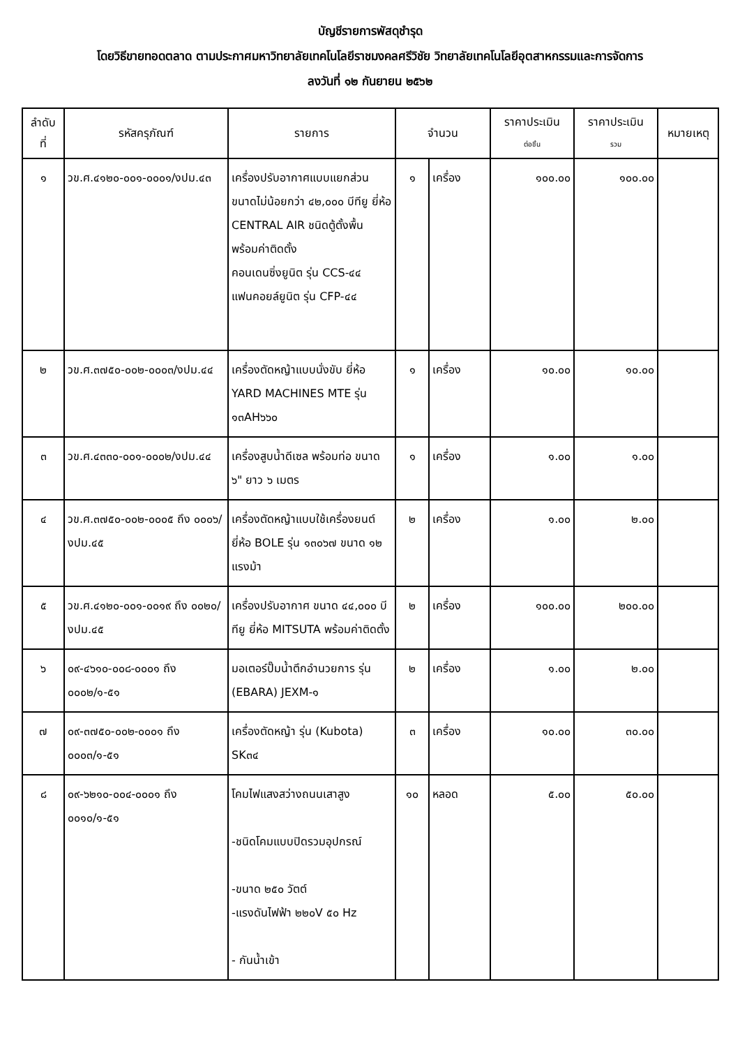บัญชีรายการพัสดุชำรุด
โดยวิธีขายทอดตลาด ตามประกาศมหาวิทยาลัยเทคโนโลยีราชมงคลศรีวิชัย วิทยาลัยเทคโนโลยีอุตสาหกรรมและการจัดการ
ลงวันที่ ๑๒ กันยายน ๒๕๖๒
| ลำดับ ที่ | รหัสครุภัณฑ์ | รายการ | จำนวน | | ราคาประเมิน ต่อชิ้น | ราคาประเมิน รวม | หมายเหตุ |
| --- | --- | --- | --- | --- | --- | --- | --- |
| ๑ | วข.ศ.๔๑๒๐-๐๐๑-๐๐๐๑/งปม.๔๓ | เครื่องปรับอากาศแบบแยกส่วน ขนาดไม่น้อยกว่า ๔๒,๐๐๐ บีทียู ยี่ห้อ CENTRAL AIR ชนิดตู้ตั้งพื้น พร้อมค่าติดตั้ง คอนเดนซิ่งยูนิต รุ่น CCS-๔๔ แฟนคอยล์ยูนิต รุ่น CFP-๔๔ | ๑ | เครื่อง | ๑๐๐.๐๐ | ๑๐๐.๐๐ | |
| ๒ | วข.ศ.๓๗๕๐-๐๐๒-๐๐๐๓/งปม.๔๔ | เครื่องตัดหญ้าแบบนั่งขับ ยี่ห้อ YARD MACHINES MTE รุ่น ๑๓AH๖๖๐ | ๑ | เครื่อง | ๑๐.๐๐ | ๑๐.๐๐ | |
| ๓ | วข.ศ.๔๓๓๐-๐๐๑-๐๐๐๒/งปม.๔๔ | เครื่องสูบน้ำดีเซล พร้อมท่อ ขนาด ๖" ยาว ๖ เมตร | ๑ | เครื่อง | ๑.๐๐ | ๑.๐๐ | |
| ๔ | วข.ศ.๓๗๕๐-๐๐๒-๐๐๐๕ ถึง ๐๐๐๖/งปม.๔๕ | เครื่องตัดหญ้าแบบใช้เครื่องยนต์ ยี่ห้อ BOLE รุ่น ๑๓๐๖๗ ขนาด ๑๒ แรงม้า | ๒ | เครื่อง | ๑.๐๐ | ๒.๐๐ | |
| ๕ | วข.ศ.๔๑๒๐-๐๐๑-๐๐๑๙ ถึง ๐๐๒๐/งปม.๔๕ | เครื่องปรับอากาศ ขนาด ๔๔,๐๐๐ บีทียู ยี่ห้อ MITSUTA พร้อมค่าติดตั้ง | ๒ | เครื่อง | ๑๐๐.๐๐ | ๒๐๐.๐๐ | |
| ๖ | ๐๙-๔๖๑๐-๐๐๘-๐๐๐๑ ถึง ๐๐๐๒/๑-๕๑ | มอเตอร์ปั๊มน้ำตึกอำนวยการ รุ่น (EBARA) JEXM-๑ | ๒ | เครื่อง | ๑.๐๐ | ๒.๐๐ | |
| ๗ | ๐๙-๓๗๕๐-๐๐๒-๐๐๐๑ ถึง ๐๐๐๓/๑-๕๑ | เครื่องตัดหญ้า รุ่น (Kubota) SK๓๔ | ๓ | เครื่อง | ๑๐.๐๐ | ๓๐.๐๐ | |
| ๘ | ๐๙-๖๒๑๐-๐๐๔-๐๐๐๑ ถึง ๐๐๑๐/๑-๕๑ | โคมไฟแสงสว่างถนนเสาสูง -ชนิดโคมแบบปิดรวมอุปกรณ์ -ขนาด ๒๕๐ วัตต์ -แรงดันไฟฟ้า ๒๒๐V ๕๐ Hz - กันน้ำเข้า | ๑๐ | หลอด | ๕.๐๐ | ๕๐.๐๐ | |